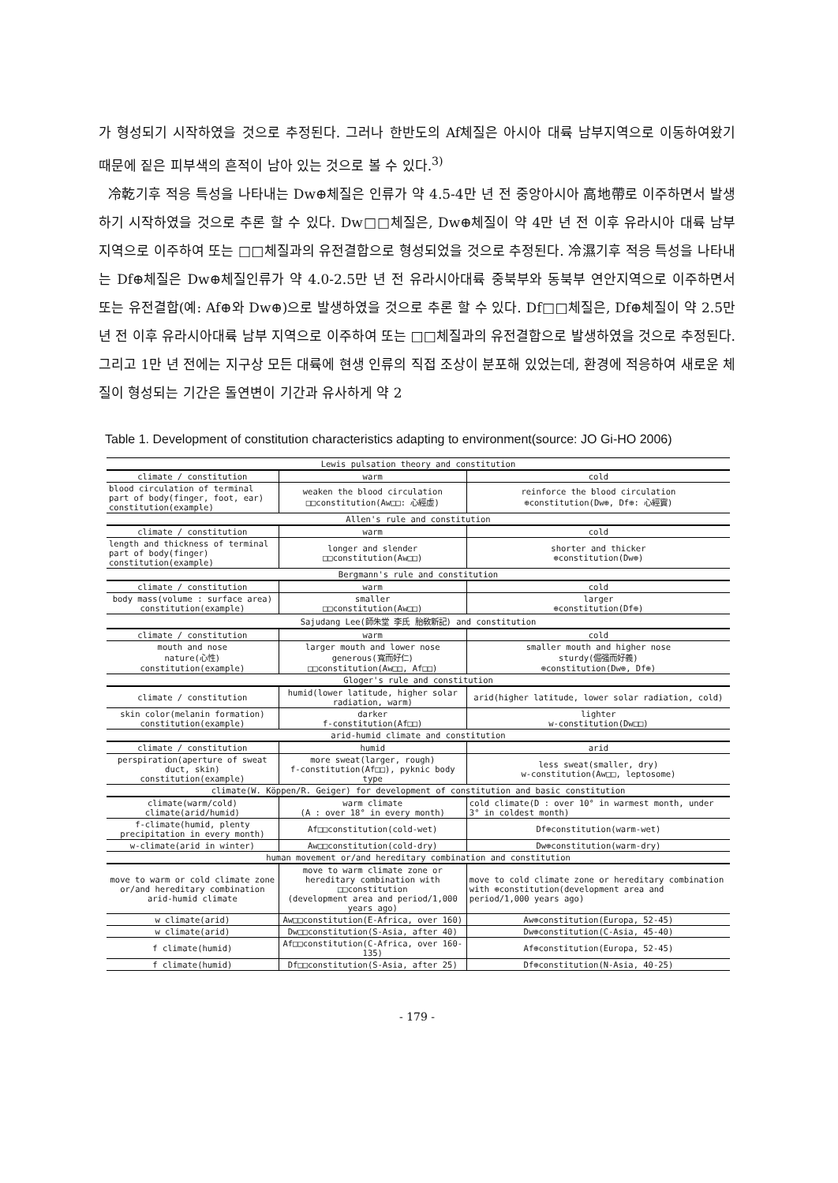가 형성되기 시작하였을 것으로 추정된다. 그러나 한반도의 Af체질은 아시아 대륙 남부지역으로 이동하여왔기 때문에 짙은 피부색의 흔적이 남아 있는 것으로 볼 수 있다.<sup>3)</sup>
冷乾기후 적응 특성을 나타내는 Dw⊕체질은 인류가 약 4.5-4만 년 전 중앙아시아 高地帶로 이주하면서 발생하기 시작하였을 것으로 추론 할 수 있다. Dw□□체질은, Dw⊕체질이 약 4만 년 전 이후 유라시아 대륙 남부 지역으로 이주하여 또는 □□체질과의 유전결합으로 형성되었을 것으로 추정된다. 冷濕기후 적응 특성을 나타내는 Df⊕체질은 Dw⊕체질인류가 약 4.0-2.5만 년 전 유라시아대륙 중북부와 동북부 연안지역으로 이주하면서 또는 유전결합(예: Af⊕와 Dw⊕)으로 발생하였을 것으로 추론 할 수 있다. Df□□체질은, Df⊕체질이 약 2.5만 년 전 이후 유라시아대륙 남부 지역으로 이주하여 또는 □□체질과의 유전결합으로 발생하였을 것으로 추정된다. 그리고 1만 년 전에는 지구상 모든 대륙에 현생 인류의 직접 조상이 분포해 있었는데, 환경에 적응하여 새로운 체질이 형성되는 기간은 돌연변이 기간과 유사하게 약 2
Table 1. Development of constitution characteristics adapting to environment(source: JO Gi-HO 2006)
| Lewis pulsation theory and constitution | | |
| climate / constitution | warm | cold |
| blood circulation of terminal part of body(finger, foot, ear) constitution(example) | weaken the blood circulation □□constitution(Aw□□: 心經虛) | reinforce the blood circulation ⊕constitution(Dw⊕, Df⊕: 心經實) |
| Allen's rule and constitution | | |
| climate / constitution | warm | cold |
| length and thickness of terminal part of body(finger) constitution(example) | longer and slender □□constitution(Aw□□) | shorter and thicker ⊕constitution(Dw⊕) |
| Bergmann's rule and constitution | | |
| climate / constitution | warm | cold |
| body mass(volume : surface area) constitution(example) | smaller □□constitution(Aw□□) | larger ⊕constitution(Df⊕) |
| Sajudang Lee(師朱堂 李氏 胎敎新記) and constitution | | |
| climate / constitution | warm | cold |
| mouth and nose nature(心性) constitution(example) | larger mouth and lower nose generous(寬而好仁) □□constitution(Aw□□, Af□□) | smaller mouth and higher nose sturdy(倔强而好義) ⊕constitution(Dw⊕, Df⊕) |
| Gloger's rule and constitution | | |
| climate / constitution | humid(lower latitude, higher solar radiation, warm) | arid(higher latitude, lower solar radiation, cold) |
| skin color(melanin formation) constitution(example) | darker f-constitution(Af□□) | lighter w-constitution(Dw□□) |
| arid-humid climate and constitution | | |
| climate / constitution | humid | arid |
| perspiration(aperture of sweat duct, skin) constitution(example) | more sweat(larger, rough) f-constitution(Af□□), pyknic body type | less sweat(smaller, dry) w-constitution(Aw□□, leptosome) |
| climate(W. Köppen/R. Geiger) for development of constitution and basic constitution | | |
| climate(warm/cold) climate(arid/humid) | warm climate (A : over 18° in every month) | cold climate(D : over 10° in warmest month, under 3° in coldest month) |
| f-climate(humid, plenty precipitation in every month) | Af□□constitution(cold-wet) | Df⊕constitution(warm-wet) |
| w-climate(arid in winter) | Aw□□constitution(cold-dry) | Dw⊕constitution(warm-dry) |
| human movement or/and hereditary combination and constitution | | |
| move to warm or cold climate zone or/and hereditary combination arid-humid climate | move to warm climate zone or hereditary combination with □□constitution (development area and period/1,000 years ago) | move to cold climate zone or hereditary combination with ⊕constitution(development area and period/1,000 years ago) |
| w climate(arid) | Aw□□constitution(E-Africa, over 160) | Aw⊕constitution(Europa, 52-45) |
| w climate(arid) | Dw□□constitution(S-Asia, after 40) | Dw⊕constitution(C-Asia, 45-40) |
| f climate(humid) | Af□□constitution(C-Africa, over 160-135) | Af⊕constitution(Europa, 52-45) |
| f climate(humid) | Df□□constitution(S-Asia, after 25) | Df⊕constitution(N-Asia, 40-25) |
- 179 -